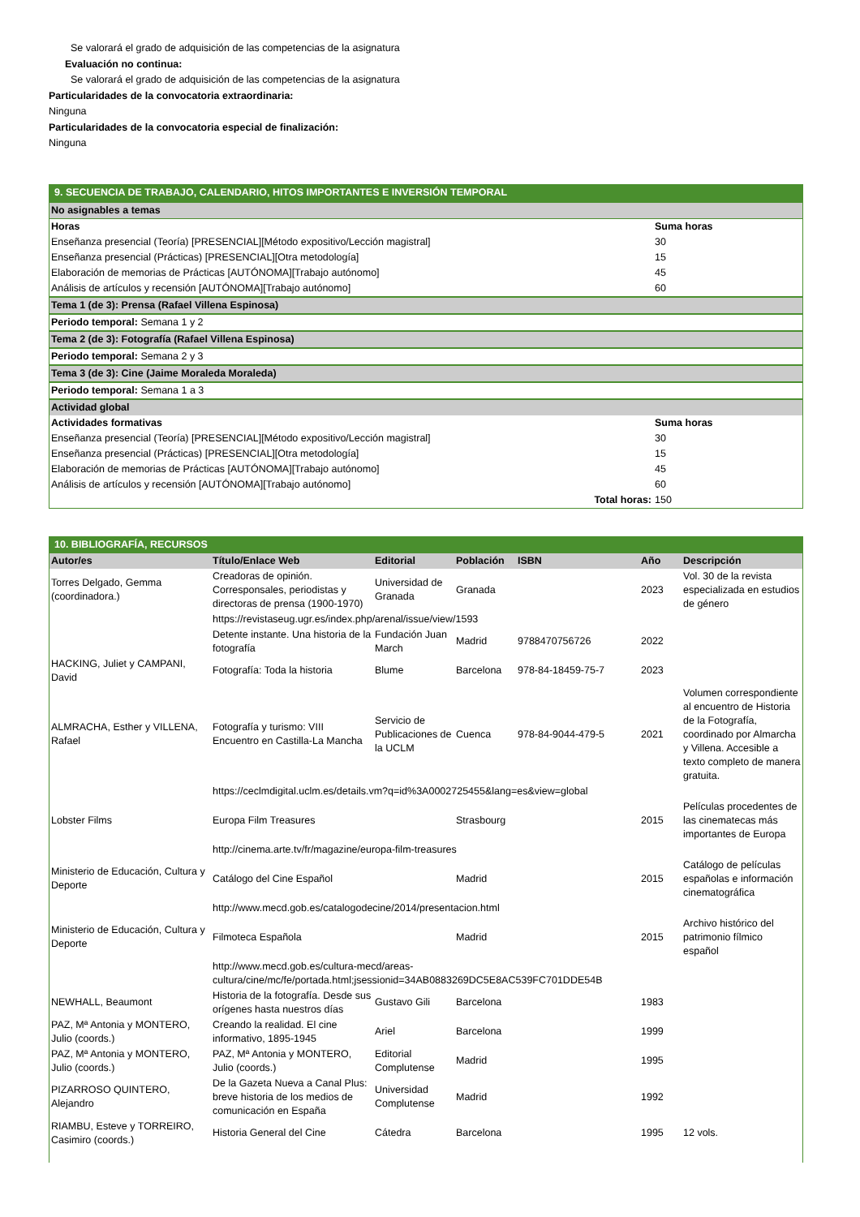Se valorará el grado de adquisición de las competencias de la asignatura
Evaluación no continua:
Se valorará el grado de adquisición de las competencias de la asignatura
Particularidades de la convocatoria extraordinaria:
Ninguna
Particularidades de la convocatoria especial de finalización:
Ninguna
| 9. SECUENCIA DE TRABAJO, CALENDARIO, HITOS IMPORTANTES E INVERSIÓN TEMPORAL | |
| No asignables a temas | |
| Horas | Suma horas |
| Enseñanza presencial (Teoría) [PRESENCIAL][Método expositivo/Lección magistral] | 30 |
| Enseñanza presencial (Prácticas) [PRESENCIAL][Otra metodología] | 15 |
| Elaboración de memorias de Prácticas [AUTÓNOMA][Trabajo autónomo] | 45 |
| Análisis de artículos y recensión [AUTÓNOMA][Trabajo autónomo] | 60 |
| Tema 1 (de 3): Prensa (Rafael Villena Espinosa) | |
| Periodo temporal: Semana 1 y 2 | |
| Tema 2 (de 3): Fotografía (Rafael Villena Espinosa) | |
| Periodo temporal: Semana 2 y 3 | |
| Tema 3 (de 3): Cine (Jaime Moraleda Moraleda) | |
| Periodo temporal: Semana 1 a 3 | |
| Actividad global | |
| Actividades formativas | Suma horas |
| Enseñanza presencial (Teoría) [PRESENCIAL][Método expositivo/Lección magistral] | 30 |
| Enseñanza presencial (Prácticas) [PRESENCIAL][Otra metodología] | 15 |
| Elaboración de memorias de Prácticas [AUTÓNOMA][Trabajo autónomo] | 45 |
| Análisis de artículos y recensión [AUTÓNOMA][Trabajo autónomo] | 60 |
| Total horas: | 150 |
| 10. BIBLIOGRAFÍA, RECURSOS | | | | | | |
| Autor/es | Título/Enlace Web | Editorial | Población | ISBN | Año | Descripción |
| Torres Delgado, Gemma (coordinadora.) | Creadoras de opinión. Corresponsales, periodistas y directoras de prensa (1900-1970) | Universidad de Granada | Granada | | 2023 | Vol. 30 de la revista especializada en estudios de género |
| | https://revistaseug.ugr.es/index.php/arenal/issue/view/1593 | | | | | |
| | Detente instante. Una historia de la fotografía | Fundación Juan March | Madrid | 9788470756726 | 2022 | |
| HACKING, Juliet y CAMPANI, David | Fotografía: Toda la historia | Blume | Barcelona | 978-84-18459-75-7 | 2023 | |
| ALMRACHA, Esther y VILLENA, Rafael | Fotografía y turismo: VIII Encuentro en Castilla-La Mancha | Servicio de Publicaciones de la UCLM | Cuenca | 978-84-9044-479-5 | 2021 | Volumen correspondiente al encuentro de Historia de la Fotografía, coordinado por Almarcha y Villena. Accesible a texto completo de manera gratuita. |
| | https://ceclmdigital.uclm.es/details.vm?q=id%3A0002725455&lang=es&view=global | | | | | |
| Lobster Films | Europa Film Treasures | | Strasbourg | | 2015 | Películas procedentes de las cinematecas más importantes de Europa |
| | http://cinema.arte.tv/fr/magazine/europa-film-treasures | | | | | |
| Ministerio de Educación, Cultura y Deporte | Catálogo del Cine Español | | Madrid | | 2015 | Catálogo de películas españolas e información cinematográfica |
| | http://www.mecd.gob.es/catalogodecine/2014/presentacion.html | | | | | |
| Ministerio de Educación, Cultura y Deporte | Filmoteca Española | | Madrid | | 2015 | Archivo histórico del patrimonio fílmico español |
| | http://www.mecd.gob.es/cultura-mecd/areas-cultura/cine/mc/fe/portada.html;jsessionid=34AB0883269DC5E8AC539FC701DDE54B | | | | | |
| NEWHALL, Beaumont | Historia de la fotografía. Desde sus orígenes hasta nuestros días | Gustavo Gili | Barcelona | | 1983 | |
| PAZ, Mª Antonia y MONTERO, Julio (coords.) | Creando la realidad. El cine informativo, 1895-1945 | Ariel | Barcelona | | 1999 | |
| PAZ, Mª Antonia y MONTERO, Julio (coords.) | PAZ, Mª Antonia y MONTERO, Julio (coords.) | Editorial Complutense | Madrid | | 1995 | |
| PIZARROSO QUINTERO, Alejandro | De la Gazeta Nueva a Canal Plus: breve historia de los medios de comunicación en España | Universidad Complutense | Madrid | | 1992 | |
| RIAMBU, Esteve y TORREIRO, Casimiro (coords.) | Historia General del Cine | Cátedra | Barcelona | | 1995 | 12 vols. |